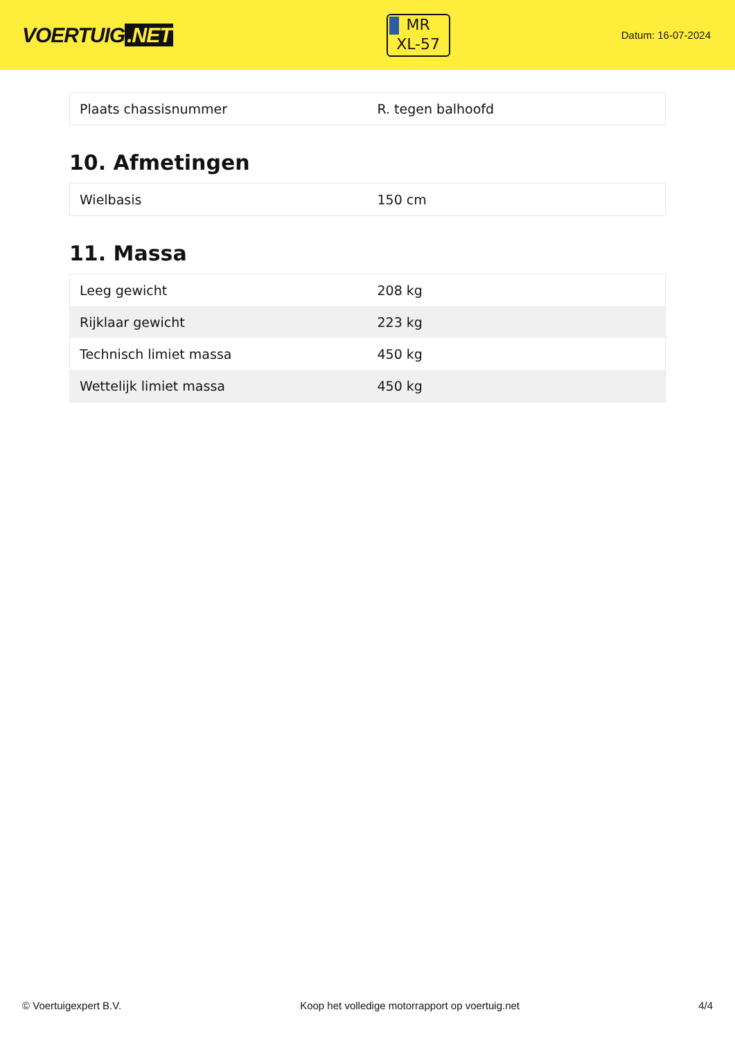VOERTUIG.NET
MR
XL-57
Datum: 16-07-2024
| Plaats chassisnummer | R. tegen balhoofd |
10. Afmetingen
| Wielbasis | 150 cm |
11. Massa
| Leeg gewicht | 208 kg |
| Rijklaar gewicht | 223 kg |
| Technisch limiet massa | 450 kg |
| Wettelijk limiet massa | 450 kg |
© Voertuigexpert B.V. Koop het volledige motorrapport op voertuig.net 4/4